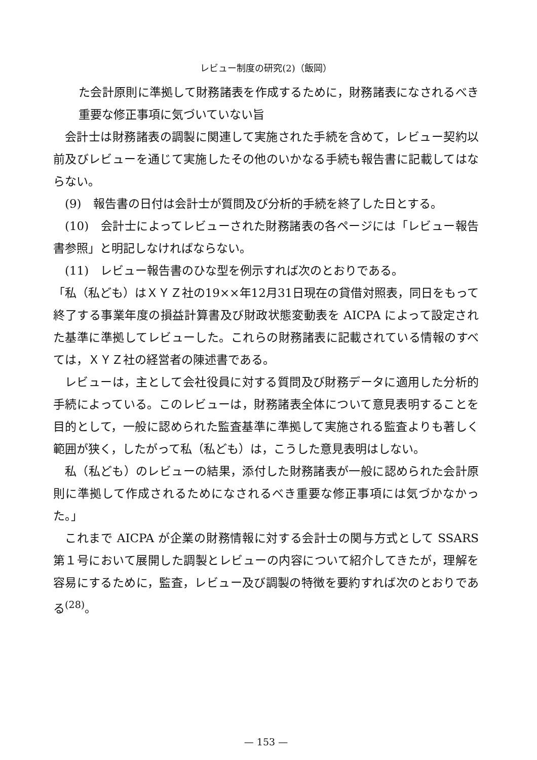レビュー制度の研究(2)（飯岡）
た会計原則に準拠して財務諸表を作成するために，財務諸表になされるべき重要な修正事項に気づいていない旨
会計士は財務諸表の調製に関連して実施された手続を含めて，レビュー契約以前及びレビューを通じて実施したその他のいかなる手続も報告書に記載してはならない。
(9)　報告書の日付は会計士が質問及び分析的手続を終了した日とする。
(10)　会計士によってレビューされた財務諸表の各ページには「レビュー報告書参照」と明記しなければならない。
(11)　レビュー報告書のひな型を例示すれば次のとおりである。
「私（私ども）はＸＹＺ社の19××年12月31日現在の貸借対照表，同日をもって終了する事業年度の損益計算書及び財政状態変動表を AICPA によって設定された基準に準拠してレビューした。これらの財務諸表に記載されている情報のすべては，ＸＹＺ社の経営者の陳述書である。
レビューは，主として会社役員に対する質問及び財務データに適用した分析的手続によっている。このレビューは，財務諸表全体について意見表明することを目的として，一般に認められた監査基準に準拠して実施される監査よりも著しく範囲が狭く，したがって私（私ども）は，こうした意見表明はしない。
私（私ども）のレビューの結果，添付した財務諸表が一般に認められた会計原則に準拠して作成されるためになされるべき重要な修正事項には気づかなかった。」
これまで AICPA が企業の財務情報に対する会計士の関与方式として SSARS 第１号において展開した調製とレビューの内容について紹介してきたが，理解を容易にするために，監査，レビュー及び調製の特徴を要約すれば次のとおりである<sup>(28)</sup>。
— 153 —